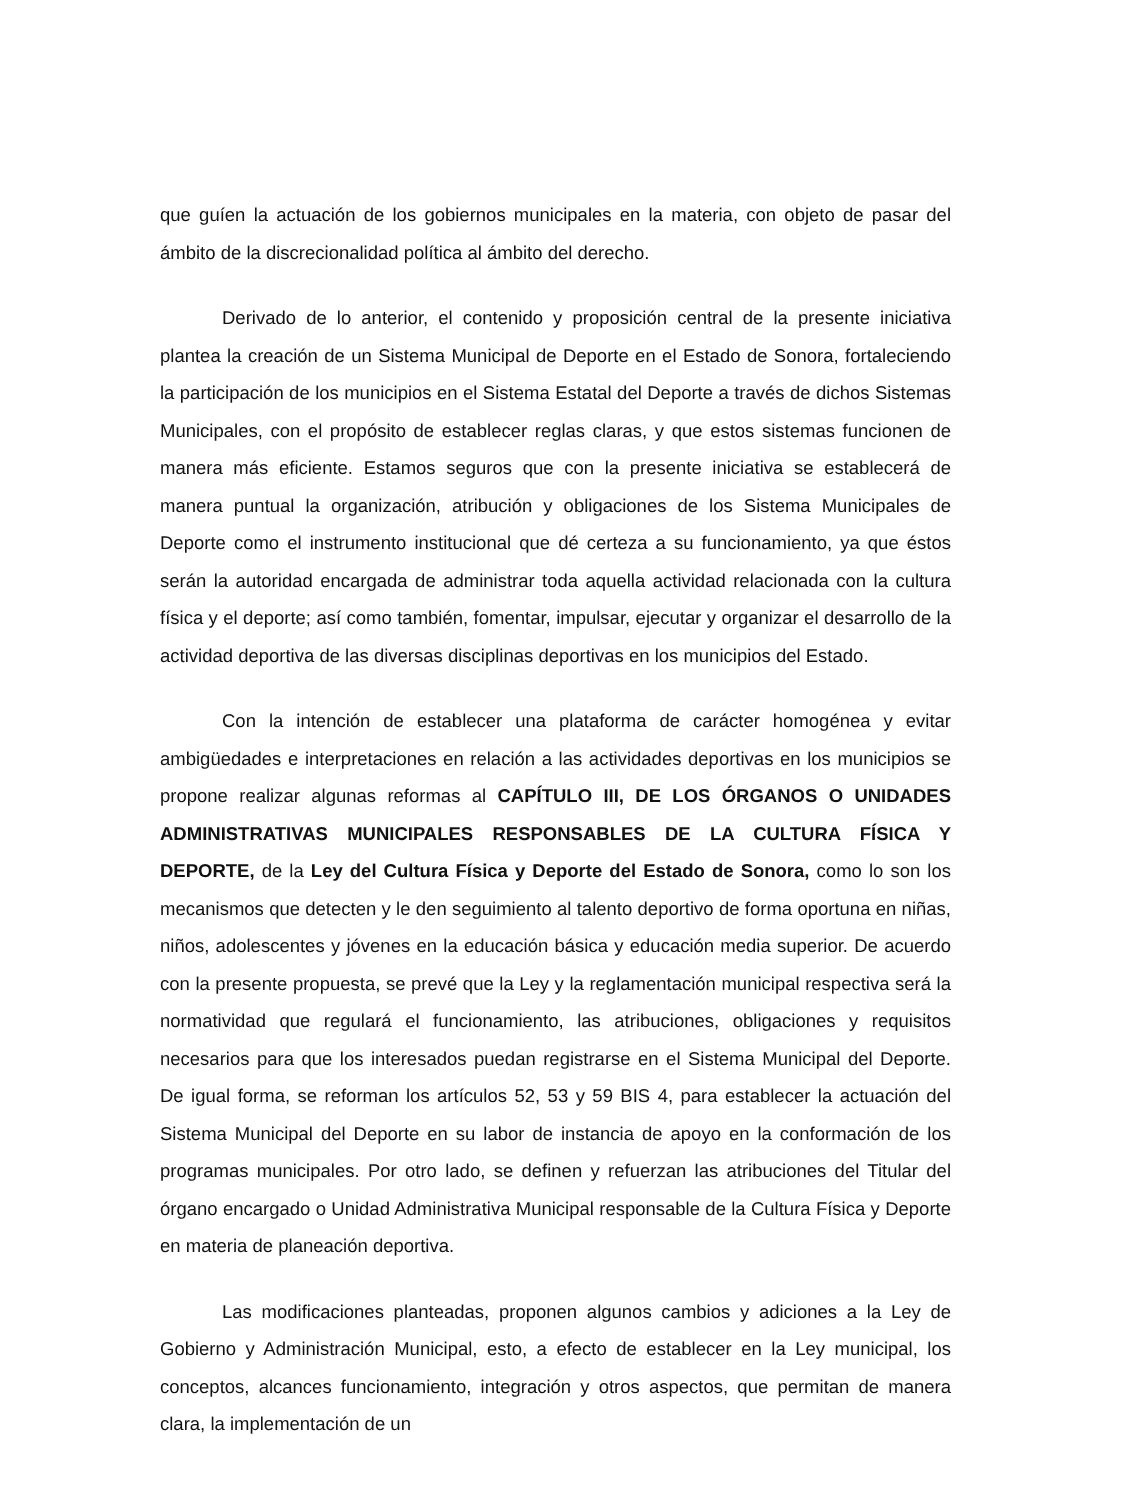que guíen la actuación de los gobiernos municipales en la materia, con objeto de pasar del ámbito de la discrecionalidad política al ámbito del derecho.
Derivado de lo anterior, el contenido y proposición central de la presente iniciativa plantea la creación de un Sistema Municipal de Deporte en el Estado de Sonora, fortaleciendo la participación de los municipios en el Sistema Estatal del Deporte a través de dichos Sistemas Municipales, con el propósito de establecer reglas claras, y que estos sistemas funcionen de manera más eficiente. Estamos seguros que con la presente iniciativa se establecerá de manera puntual la organización, atribución y obligaciones de los Sistema Municipales de Deporte como el instrumento institucional que dé certeza a su funcionamiento, ya que éstos serán la autoridad encargada de administrar toda aquella actividad relacionada con la cultura física y el deporte; así como también, fomentar, impulsar, ejecutar y organizar el desarrollo de la actividad deportiva de las diversas disciplinas deportivas en los municipios del Estado.
Con la intención de establecer una plataforma de carácter homogénea y evitar ambigüedades e interpretaciones en relación a las actividades deportivas en los municipios se propone realizar algunas reformas al CAPÍTULO III, DE LOS ÓRGANOS O UNIDADES ADMINISTRATIVAS MUNICIPALES RESPONSABLES DE LA CULTURA FÍSICA Y DEPORTE, de la Ley del Cultura Física y Deporte del Estado de Sonora, como lo son los mecanismos que detecten y le den seguimiento al talento deportivo de forma oportuna en niñas, niños, adolescentes y jóvenes en la educación básica y educación media superior. De acuerdo con la presente propuesta, se prevé que la Ley y la reglamentación municipal respectiva será la normatividad que regulará el funcionamiento, las atribuciones, obligaciones y requisitos necesarios para que los interesados puedan registrarse en el Sistema Municipal del Deporte. De igual forma, se reforman los artículos 52, 53 y 59 BIS 4, para establecer la actuación del Sistema Municipal del Deporte en su labor de instancia de apoyo en la conformación de los programas municipales. Por otro lado, se definen y refuerzan las atribuciones del Titular del órgano encargado o Unidad Administrativa Municipal responsable de la Cultura Física y Deporte en materia de planeación deportiva.
Las modificaciones planteadas, proponen algunos cambios y adiciones a la Ley de Gobierno y Administración Municipal, esto, a efecto de establecer en la Ley municipal, los conceptos, alcances funcionamiento, integración y otros aspectos, que permitan de manera clara, la implementación de un